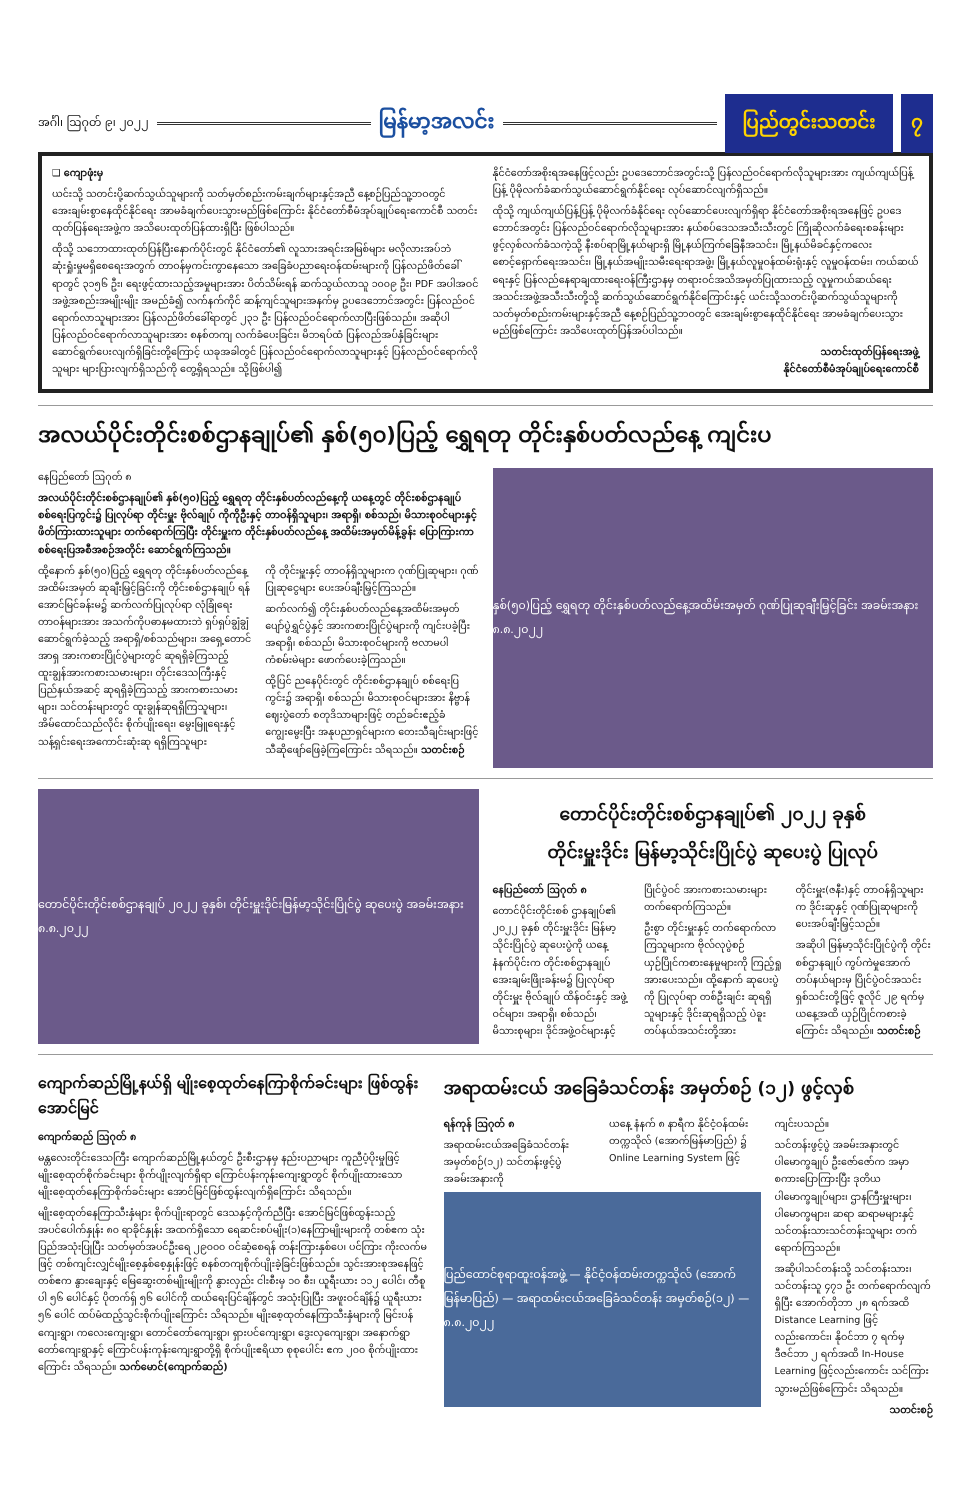အင်္ဂါ၊ ဩဂုတ် ၉၊ ၂၀၂၂ မြန်မာ့အလင်း ပြည်တွင်းသတင်း ၇
❑ ကျောဖုံးမှ
ယင်းသို့ သတင်းပို့ဆက်သွယ်သူများကို သတ်မှတ်စည်းကမ်းချက်များနှင့်အညီ နေ့စဉ်ပြည်သူ့ဘဝတွင် အေးချမ်းစွာနေထိုင်နိုင်ရေး အာမခံချက်ပေးသွားမည်ဖြစ်ကြောင်း နိုင်ငံတော်စီမံအုပ်ချုပ်ရေးကောင်စီ သတင်းထုတ်ပြန်ရေးအဖွဲ့က အသိပေးထုတ်ပြန်ထားရှိပြီး ဖြစ်ပါသည်။
ထိုသို့ သဘောထားထုတ်ပြန်ပြီးနောက်ပိုင်းတွင် နိုင်ငံတော်၏ လူသားအရင်းအမြစ်များ မလိုလားအပ်ဘဲ ဆုံးရှုံးမှုမရှိစေရေးအတွက် တာဝန်မှကင်းကွာနေသော အခြေခံပညာရေးဝန်ထမ်းများကို ပြန်လည်ဖိတ်ခေါ်ရာတွင် ၃၁၅၆ ဦး၊ ရေးဖွင့်ထားသည့်အမှုများအား ပိတ်သိမ်းရန် ဆက်သွယ်လာသူ ၁၀၀၉ ဦး၊ PDF အပါအဝင် အဖွဲ့အစည်းအမျိုးမျိုး အမည်ခံ၍ လက်နက်ကိုင် ဆန့်ကျင်သူများအနက်မှ ဥပဒေဘောင်အတွင်း ပြန်လည်ဝင်ရောက်လာသူများအား ပြန်လည်ဖိတ်ခေါ်ရာတွင် ၂၃၁ ဦး ပြန်လည်ဝင်ရောက်လာပြီးဖြစ်သည်။ အဆိုပါ ပြန်လည်ဝင်ရောက်လာသူများအား စနစ်တကျ လက်ခံပေးခြင်း၊ မိဘရပ်ထံ ပြန်လည်အပ်နှံခြင်းများ ဆောင်ရွက်ပေးလျက်ရှိခြင်းတို့ကြောင့် ယခုအခါတွင် ပြန်လည်ဝင်ရောက်လာသူများနှင့် ပြန်လည်ဝင်ရောက်လိုသူများ များပြားလျက်ရှိသည်ကို တွေ့ရှိရသည်။ သို့ဖြစ်ပါ၍
နိုင်ငံတော်အစိုးရအနေဖြင့်လည်း ဥပဒေဘောင်အတွင်းသို့ ပြန်လည်ဝင်ရောက်လိုသူများအား ကျယ်ကျယ်ပြန့်ပြန့် ပိုမိုလက်ခံဆက်သွယ်ဆောင်ရွက်နိုင်ရေး လုပ်ဆောင်လျက်ရှိသည်။
ထိုသို့ ကျယ်ကျယ်ပြန့်ပြန့် ပိုမိုလက်ခံနိုင်ရေး လုပ်ဆောင်ပေးလျက်ရှိရာ နိုင်ငံတော်အစိုးရအနေဖြင့် ဥပဒေဘောင်အတွင်း ပြန်လည်ဝင်ရောက်လိုသူများအား နယ်စပ်ဒေသအသီးသီးတွင် ကြိုဆိုလက်ခံရေးစခန်းများ ဖွင့်လှစ်လက်ခံသကဲ့သို့ နီးစပ်ရာမြို့နယ်များရှိ မြို့နယ်ကြက်ခြေနီအသင်း၊ မြို့နယ်မိခင်နှင့်ကလေးစောင့်ရှောက်ရေးအသင်း၊ မြို့နယ်အမျိုးသမီးရေးရာအဖွဲ့၊ မြို့နယ်လူမှုဝန်ထမ်းရုံးနှင့် လူမှုဝန်ထမ်း၊ ကယ်ဆယ်ရေးနှင့် ပြန်လည်နေရာချထားရေးဝန်ကြီးဌာနမှ တရားဝင်အသိအမှတ်ပြုထားသည့် လူမှုကယ်ဆယ်ရေးအသင်းအဖွဲ့အသီးသီးတို့သို့ ဆက်သွယ်ဆောင်ရွက်နိုင်ကြောင်းနှင့် ယင်းသို့သတင်းပို့ဆက်သွယ်သူများကို သတ်မှတ်စည်းကမ်းများနှင့်အညီ နေ့စဉ်ပြည်သူ့ဘဝတွင် အေးချမ်းစွာနေထိုင်နိုင်ရေး အာမခံချက်ပေးသွားမည်ဖြစ်ကြောင်း အသိပေးထုတ်ပြန်အပ်ပါသည်။
သတင်းထုတ်ပြန်ရေးအဖွဲ့
နိုင်ငံတော်စီမံအုပ်ချုပ်ရေးကောင်စီ
အလယ်ပိုင်းတိုင်းစစ်ဌာနချုပ်၏ နှစ်(၅၀)ပြည့် ရွှေရတု တိုင်းနှစ်ပတ်လည်နေ့ ကျင်းပ
နေပြည်တော် ဩဂုတ် ၈
အလယ်ပိုင်းတိုင်းစစ်ဌာနချုပ်၏ နှစ်(၅၀)ပြည့် ရွှေရတု တိုင်းနှစ်ပတ်လည်နေ့ကို ယနေ့တွင် တိုင်းစစ်ဌာနချုပ် စစ်ရေးပြကွင်း၌ ပြုလုပ်ရာ တိုင်းမှူး ဗိုလ်ချုပ် ကိုကိုဦးနှင့် တာဝန်ရှိသူများ၊ အရာရှိ၊ စစ်သည်၊ မိသားစုဝင်များနှင့် ဖိတ်ကြားထားသူများ တက်ရောက်ကြပြီး တိုင်းမှူးက တိုင်းနှစ်ပတ်လည်နေ့ အထိမ်းအမှတ်မိန့်ခွန်း ပြောကြားကာ စစ်ရေးပြအစီအစဉ်အတိုင်း ဆောင်ရွက်ကြသည်။
ထို့နောက် နှစ်(၅၀)ပြည့် ရွှေရတု တိုင်းနှစ်ပတ်လည်နေ့အထိမ်းအမှတ် ဆုချီးမြှင့်ခြင်းကို တိုင်းစစ်ဌာနချုပ် ရန်အောင်မြင်ခန်းမ၌ ဆက်လက်ပြုလုပ်ရာ လုံခြုံရေးတာဝန်များအား အသက်ကိုပဓာနမထားဘဲ ရှပ်ရှပ်ချွံချွံဆောင်ရွက်ခဲ့သည့် အရာရှိ/စစ်သည်များ၊ အရှေ့တောင်အာရှ အားကစားပြိုင်ပွဲများတွင် ဆုရရှိခဲ့ကြသည့် ထူးချွန်အားကစားသမားများ၊ တိုင်းဒေသကြီးနှင့် ပြည်နယ်အဆင့် ဆုရရှိခဲ့ကြသည့် အားကစားသမားများ၊ သင်တန်းများတွင် ထူးချွန်ဆုရရှိကြသူများ၊ အိမ်ထောင်သည်လိုင်း စိုက်ပျိုးရေး၊ မွေးမြူရေးနှင့် သန့်ရှင်းရေးအကောင်းဆုံးဆု ရရှိကြသူများ
ကို တိုင်းမှူးနှင့် တာဝန်ရှိသူများက ဂုဏ်ပြုဆုများ၊ ဂုဏ်ပြုဆုငွေများ ပေးအပ်ချီးမြှင့်ကြသည်။
ဆက်လက်၍ တိုင်းနှစ်ပတ်လည်နေ့အထိမ်းအမှတ် ပျော်ပွဲရွှင်ပွဲနှင့် အားကစားပြိုင်ပွဲများကို ကျင်းပခဲ့ပြီး အရာရှိ၊ စစ်သည်၊ မိသားစုဝင်များကို ဗလာမပါကံစမ်းမဲများ ဖောက်ပေးခဲ့ကြသည်။
ထို့ပြင် ညနေပိုင်းတွင် တိုင်းစစ်ဌာနချုပ် စစ်ရေးပြကွင်း၌ အရာရှိ၊ စစ်သည်၊ မိသားစုဝင်များအား နိဗ္ဗာန်ဈေးပွဲတော် စတုဒိသာများဖြင့် တည်ခင်းဧည့်ခံ ကျွေးမွေးပြီး အနုပညာရှင်များက တေးသီချင်းများဖြင့် သီဆိုဖျော်ဖြေခဲ့ကြကြောင်း သိရသည်။ သတင်းစဉ်
နှစ်(၅၀)ပြည့် ရွှေရတု တိုင်းနှစ်ပတ်လည်နေ့အထိမ်းအမှတ် ဂုဏ်ပြုဆုချီးမြှင့်ခြင်း အခမ်းအနား ၈.၈.၂၀၂၂
တောင်ပိုင်းတိုင်းစစ်ဌာနချုပ် ၂၀၂၂ ခုနှစ်၊ တိုင်းမှူးဒိုင်းမြန်မာ့သိုင်းပြိုင်ပွဲ ဆုပေးပွဲ အခမ်းအနား ၈.၈.၂၀၂၂
တောင်ပိုင်းတိုင်းစစ်ဌာနချုပ်၏ ၂၀၂၂ ခုနှစ်
တိုင်းမှူးဒိုင်း မြန်မာ့သိုင်းပြိုင်ပွဲ ဆုပေးပွဲ ပြုလုပ်
နေပြည်တော် ဩဂုတ် ၈
တောင်ပိုင်းတိုင်းစစ် ဌာနချုပ်၏ ၂၀၂၂ ခုနှစ် တိုင်းမှူးဒိုင်း မြန်မာ့သိုင်းပြိုင်ပွဲ ဆုပေးပွဲကို ယနေ့ နံနက်ပိုင်းက တိုင်းစစ်ဌာနချုပ် အေးချမ်းဖြိုးခန်းမ၌ ပြုလုပ်ရာ တိုင်းမှူး ဗိုလ်ချုပ် ထိန်ဝင်းနှင့် အဖွဲ့ဝင်များ၊ အရာရှိ၊ စစ်သည်၊ မိသားစုများ၊ ဒိုင်အဖွဲ့ဝင်များနှင့်
ပြိုင်ပွဲဝင် အားကစားသမားများ တက်ရောက်ကြသည်။
ဦးစွာ တိုင်းမှူးနှင့် တက်ရောက်လာကြသူများက ဗိုလ်လုပွဲစဉ် ယှဉ်ပြိုင်ကစားနေမှုများကို ကြည့်ရှုအားပေးသည်။ ထို့နောက် ဆုပေးပွဲကို ပြုလုပ်ရာ တစ်ဦးချင်း ဆုရရှိသူများနှင့် ဒိုင်းဆုရရှိသည့် ပဲခူးတပ်နယ်အသင်းတို့အား
တိုင်းမှူး(ဇနီး)နှင့် တာဝန်ရှိသူများက ဒိုင်းဆုနှင့် ဂုဏ်ပြုဆုများကို ပေးအပ်ချီးမြှင့်သည်။
အဆိုပါ မြန်မာ့သိုင်းပြိုင်ပွဲကို တိုင်းစစ်ဌာနချုပ် ကွပ်ကဲမှုအောက် တပ်နယ်များမှ ပြိုင်ပွဲဝင်အသင်း ရှစ်သင်းတို့ဖြင့် ဇူလိုင် ၂၉ ရက်မှ ယနေ့အထိ ယှဉ်ပြိုင်ကစားခဲ့ကြောင်း သိရသည်။ သတင်းစဉ်
ကျောက်ဆည်မြို့နယ်ရှိ မျိုးစေ့ထုတ်နေကြာစိုက်ခင်းများ ဖြစ်ထွန်းအောင်မြင်
ကျောက်ဆည် ဩဂုတ် ၈
မန္တလေးတိုင်းဒေသကြီး ကျောက်ဆည်မြို့နယ်တွင် ဦးစီးဌာနမှ နည်းပညာများ ကူညီပံ့ပိုးမှုဖြင့် မျိုးစေ့ထုတ်စိုက်ခင်းများ စိုက်ပျိုးလျက်ရှိရာ ကြောင်ပန်းကုန်းကျေးရွာတွင် စိုက်ပျိုးထားသော မျိုးစေ့ထုတ်နေကြာစိုက်ခင်းများ အောင်မြင်ဖြစ်ထွန်းလျက်ရှိကြောင်း သိရသည်။
မျိုးစေ့ထုတ်နေကြာသီးနှံများ စိုက်ပျိုးရာတွင် ဒေသနှင့်ကိုက်ညီပြီး အောင်မြင်ဖြစ်ထွန်းသည့် အပင်ပေါက်နှုန်း ၈၀ ရာခိုင်နှုန်း အထက်ရှိသော ရေဆင်းစပ်မျိုး(၁)နေကြာမျိုးများကို တစ်ဧက သုံးပြည်အသုံးပြုပြီး သတ်မှတ်အပင်ဦးရေ ၂၉၀၀၀ ဝင်ဆံ့စေရန် တန်းကြားနှစ်ပေ၊ ပင်ကြား ကိုးလက်မဖြင့် တစ်ကျင်းလျှင်မျိုးစေ့နှစ်စေ့နှုန်းဖြင့် စနစ်တကျစိုက်ပျိုးခဲ့ခြင်းဖြစ်သည်။ သွင်းအားစုအနေဖြင့် တစ်ဧက နွားချေးနှင့် မြေဆွေးတစ်မျိုးမျိုးကို နွားလှည်း ငါးစီးမှ ၁၀ စီး၊ ယူရီးယား ၁၁၂ ပေါင်၊ တီစူပါ ၅၆ ပေါင်နှင့် ပိုတက်ရှ် ၅၆ ပေါင်ကို ထယ်ရေးပြင်ချိန်တွင် အသုံးပြုပြီး အဖူးဝင်ချိန်၌ ယူရီးယား ၅၆ ပေါင် ထပ်မံထည့်သွင်းစိုက်ပျိုးကြောင်း သိရသည်။ မျိုးစေ့ထုတ်နေကြာသီးနှံများကို မြင်းပန်ကျေးရွာ၊ ကလေးကျေးရွာ၊ တောင်တော်ကျေးရွာ၊ ရှားပင်ကျေးရွာ၊ ဒွေးလှကျေးရွာ၊ အနောက်ရွာတော်ကျေးရွာနှင့် ကြောင်ပန်းကုန်းကျေးရွာတို့ရှိ စိုက်ပျိုးဧရိယာ စုစုပေါင်း ဧက ၂၀၀ စိုက်ပျိုးထားကြောင်း သိရသည်။ သက်မောင်(ကျောက်ဆည်)
အရာထမ်းငယ် အခြေခံသင်တန်း အမှတ်စဉ် (၁၂) ဖွင့်လှစ်
ရန်ကုန် ဩဂုတ် ၈
အရာထမ်းငယ်အခြေခံသင်တန်း အမှတ်စဉ်(၁၂) သင်တန်းဖွင့်ပွဲ အခမ်းအနားကို
ယနေ့ နံနက် ၈ နာရီက နိုင်ငံ့ဝန်ထမ်း တက္ကသိုလ် (အောက်မြန်မာပြည်) ၌ Online Learning System ဖြင့်
ပြည်ထောင်စုရာထူးဝန်အဖွဲ့ — နိုင်ငံ့ဝန်ထမ်းတက္ကသိုလ် (အောက်မြန်မာပြည်) — အရာထမ်းငယ်အခြေခံသင်တန်း အမှတ်စဉ်(၁၂) — ၈.၈.၂၀၂၂
ကျင်းပသည်။
သင်တန်းဖွင့်ပွဲ အခမ်းအနားတွင် ပါမောက္ခချုပ် ဦးဇော်ဇော်က အမှာစကားပြောကြားပြီး ဒုတိယပါမောက္ခချုပ်များ၊ ဌာနကြီးမှူးများ၊ ပါမောက္ခများ၊ ဆရာ ဆရာမများနှင့် သင်တန်းသားသင်တန်းသူများ တက်ရောက်ကြသည်။
အဆိုပါသင်တန်းသို့ သင်တန်းသား၊ သင်တန်းသူ ၄၇၁ ဦး တက်ရောက်လျက်ရှိပြီး အောက်တိုဘာ ၂၈ ရက်အထိ Distance Learning ဖြင့် လည်းကောင်း၊ နိုဝင်ဘာ ၇ ရက်မှ ဒီဇင်ဘာ ၂ ရက်အထိ In-House Learning ဖြင့်လည်းကောင်း သင်ကြားသွားမည်ဖြစ်ကြောင်း သိရသည်။
သတင်းစဉ်